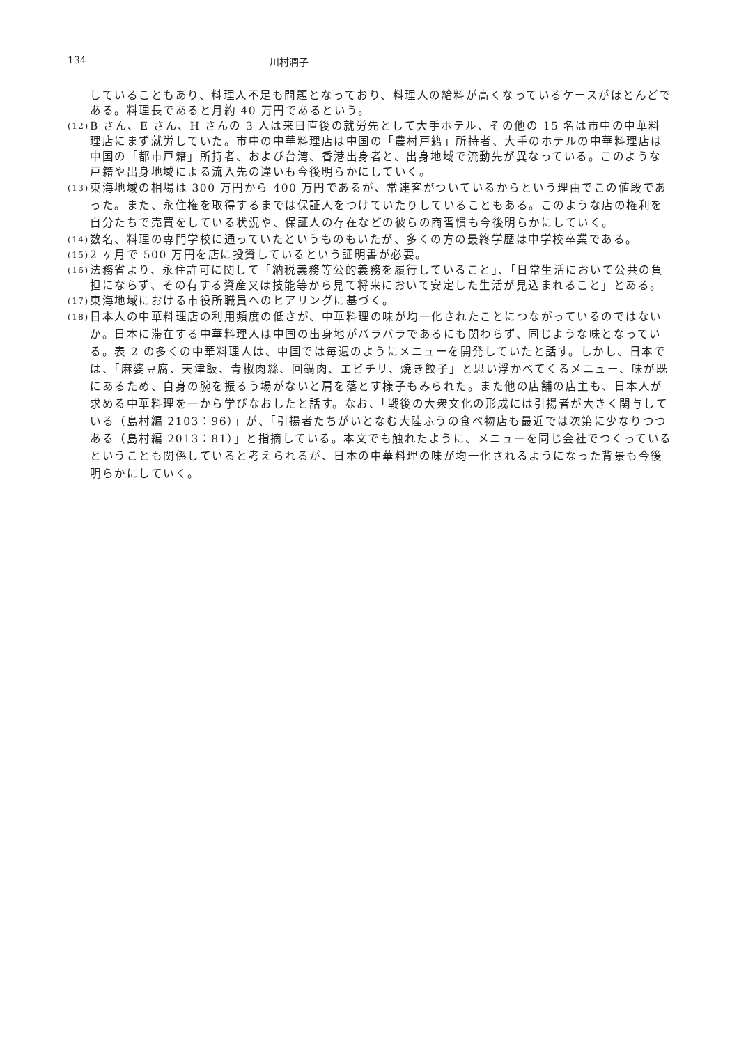134 川村潤子
していることもあり、料理人不足も問題となっており、料理人の給料が高くなっているケースがほとんどである。料理長であると月約 40 万円であるという。
(12) B さん、E さん、H さんの 3 人は来日直後の就労先として大手ホテル、その他の 15 名は市中の中華料理店にまず就労していた。市中の中華料理店は中国の「農村戸籍」所持者、大手のホテルの中華料理店は中国の「都市戸籍」所持者、および台湾、香港出身者と、出身地域で流動先が異なっている。このような戸籍や出身地域による流入先の違いも今後明らかにしていく。
(13) 東海地域の相場は 300 万円から 400 万円であるが、常連客がついているからという理由でこの値段であった。また、永住権を取得するまでは保証人をつけていたりしていることもある。このような店の権利を自分たちで売買をしている状況や、保証人の存在などの彼らの商習慣も今後明らかにしていく。
(14) 数名、料理の専門学校に通っていたというものもいたが、多くの方の最終学歴は中学校卒業である。
(15) 2 ヶ月で 500 万円を店に投資しているという証明書が必要。
(16) 法務省より、永住許可に関して「納税義務等公的義務を履行していること」、「日常生活において公共の負担にならず、その有する資産又は技能等から見て将来において安定した生活が見込まれること」とある。
(17) 東海地域における市役所職員へのヒアリングに基づく。
(18) 日本人の中華料理店の利用頻度の低さが、中華料理の味が均一化されたことにつながっているのではないか。日本に滞在する中華料理人は中国の出身地がバラバラであるにも関わらず、同じような味となっている。表 2 の多くの中華料理人は、中国では毎週のようにメニューを開発していたと話す。しかし、日本では、「麻婆豆腐、天津飯、青椒肉絲、回鍋肉、エビチリ、焼き餃子」と思い浮かべてくるメニュー、味が既にあるため、自身の腕を振るう場がないと肩を落とす様子もみられた。また他の店舗の店主も、日本人が求める中華料理を一から学びなおしたと話す。なお、「戦後の大衆文化の形成には引揚者が大きく関与している（島村編 2103：96）」が、「引揚者たちがいとなむ大陸ふうの食べ物店も最近では次第に少なりつつある（島村編 2013：81）」と指摘している。本文でも触れたように、メニューを同じ会社でつくっているということも関係していると考えられるが、日本の中華料理の味が均一化されるようになった背景も今後明らかにしていく。